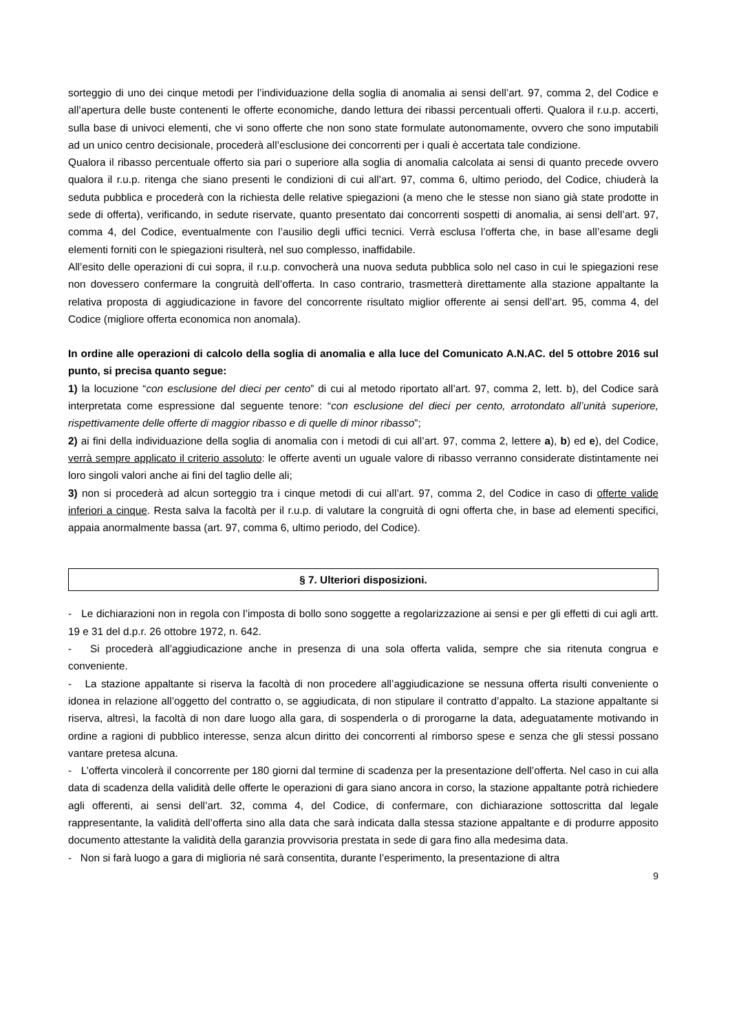sorteggio di uno dei cinque metodi per l’individuazione della soglia di anomalia ai sensi dell’art. 97, comma 2, del Codice e all’apertura delle buste contenenti le offerte economiche, dando lettura dei ribassi percentuali offerti. Qualora il r.u.p. accerti, sulla base di univoci elementi, che vi sono offerte che non sono state formulate autonomamente, ovvero che sono imputabili ad un unico centro decisionale, procederà all’esclusione dei concorrenti per i quali è accertata tale condizione.
Qualora il ribasso percentuale offerto sia pari o superiore alla soglia di anomalia calcolata ai sensi di quanto precede ovvero qualora il r.u.p. ritenga che siano presenti le condizioni di cui all’art. 97, comma 6, ultimo periodo, del Codice, chiuderà la seduta pubblica e procederà con la richiesta delle relative spiegazioni (a meno che le stesse non siano già state prodotte in sede di offerta), verificando, in sedute riservate, quanto presentato dai concorrenti sospetti di anomalia, ai sensi dell’art. 97, comma 4, del Codice, eventualmente con l’ausilio degli uffici tecnici. Verrà esclusa l’offerta che, in base all’esame degli elementi forniti con le spiegazioni risulterà, nel suo complesso, inaffidabile.
All’esito delle operazioni di cui sopra, il r.u.p. convocherà una nuova seduta pubblica solo nel caso in cui le spiegazioni rese non dovessero confermare la congruità dell’offerta. In caso contrario, trasmetterà direttamente alla stazione appaltante la relativa proposta di aggiudicazione in favore del concorrente risultato miglior offerente ai sensi dell’art. 95, comma 4, del Codice (migliore offerta economica non anomala).
In ordine alle operazioni di calcolo della soglia di anomalia e alla luce del Comunicato A.N.AC. del 5 ottobre 2016 sul punto, si precisa quanto segue:
1) la locuzione “con esclusione del dieci per cento” di cui al metodo riportato all’art. 97, comma 2, lett. b), del Codice sarà interpretata come espressione dal seguente tenore: “con esclusione del dieci per cento, arrotondato all’unità superiore, rispettivamente delle offerte di maggior ribasso e di quelle di minor ribasso”;
2) ai fini della individuazione della soglia di anomalia con i metodi di cui all’art. 97, comma 2, lettere a), b) ed e), del Codice, verrà sempre applicato il criterio assoluto: le offerte aventi un uguale valore di ribasso verranno considerate distintamente nei loro singoli valori anche ai fini del taglio delle ali;
3) non si procederà ad alcun sorteggio tra i cinque metodi di cui all’art. 97, comma 2, del Codice in caso di offerte valide inferiori a cinque. Resta salva la facoltà per il r.u.p. di valutare la congruità di ogni offerta che, in base ad elementi specifici, appaia anormalmente bassa (art. 97, comma 6, ultimo periodo, del Codice).
§ 7. Ulteriori disposizioni.
- Le dichiarazioni non in regola con l’imposta di bollo sono soggette a regolarizzazione ai sensi e per gli effetti di cui agli artt. 19 e 31 del d.p.r. 26 ottobre 1972, n. 642.
- Si procederà all’aggiudicazione anche in presenza di una sola offerta valida, sempre che sia ritenuta congrua e conveniente.
- La stazione appaltante si riserva la facoltà di non procedere all’aggiudicazione se nessuna offerta risulti conveniente o idonea in relazione all’oggetto del contratto o, se aggiudicata, di non stipulare il contratto d’appalto. La stazione appaltante si riserva, altresì, la facoltà di non dare luogo alla gara, di sospenderla o di prorogarne la data, adeguatamente motivando in ordine a ragioni di pubblico interesse, senza alcun diritto dei concorrenti al rimborso spese e senza che gli stessi possano vantare pretesa alcuna.
- L’offerta vincolerà il concorrente per 180 giorni dal termine di scadenza per la presentazione dell’offerta. Nel caso in cui alla data di scadenza della validità delle offerte le operazioni di gara siano ancora in corso, la stazione appaltante potrà richiedere agli offerenti, ai sensi dell’art. 32, comma 4, del Codice, di confermare, con dichiarazione sottoscritta dal legale rappresentante, la validità dell’offerta sino alla data che sarà indicata dalla stessa stazione appaltante e di produrre apposito documento attestante la validità della garanzia provvisoria prestata in sede di gara fino alla medesima data.
- Non si farà luogo a gara di miglioria né sarà consentita, durante l’esperimento, la presentazione di altra
9